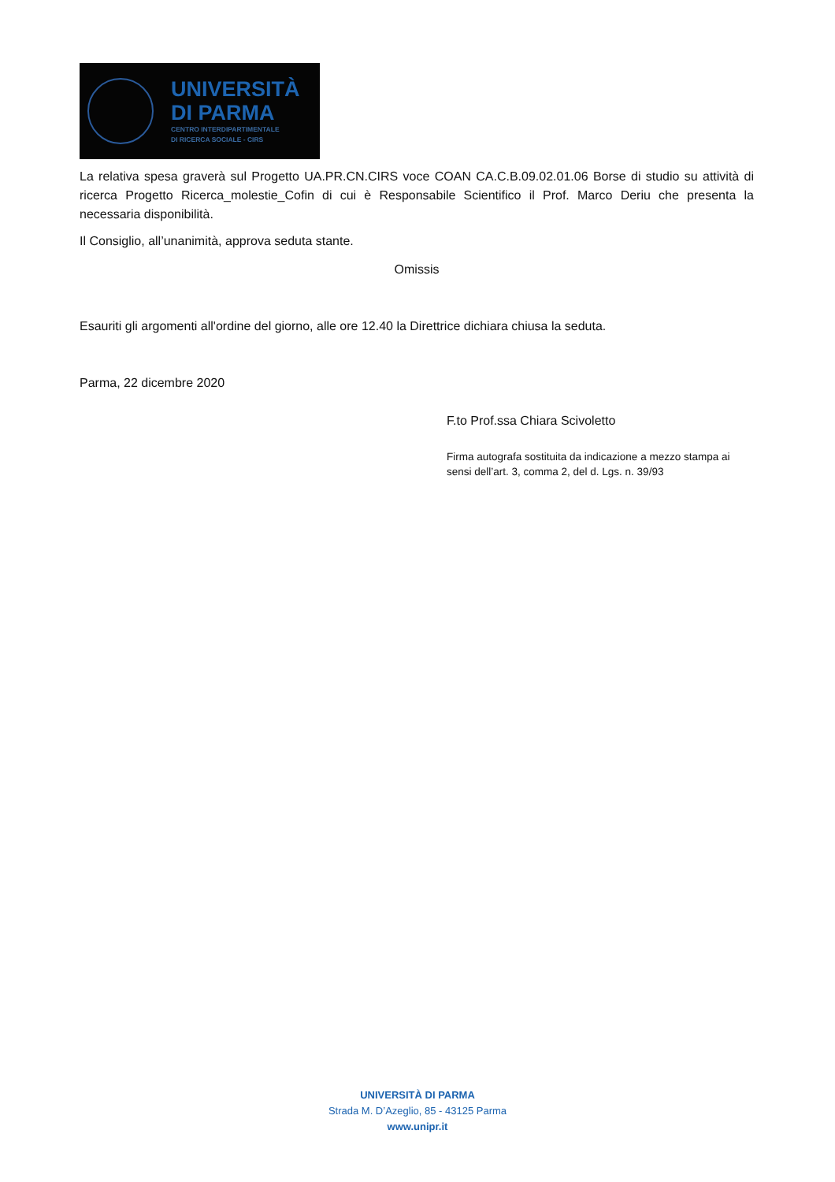UNIVERSITÀ
DI PARMA
CENTRO INTERDIPARTIMENTALE
DI RICERCA SOCIALE - CIRS
La relativa spesa graverà sul Progetto UA.PR.CN.CIRS voce COAN CA.C.B.09.02.01.06 Borse di studio su attività di ricerca Progetto Ricerca_molestie_Cofin di cui è Responsabile Scientifico il Prof. Marco Deriu che presenta la necessaria disponibilità.
Il Consiglio, all’unanimità, approva seduta stante.
Omissis
Esauriti gli argomenti all'ordine del giorno, alle ore 12.40 la Direttrice dichiara chiusa la seduta.
Parma, 22 dicembre 2020
F.to Prof.ssa Chiara Scivoletto
Firma autografa sostituita da indicazione a mezzo stampa ai sensi dell’art. 3, comma 2, del d. Lgs. n. 39/93
UNIVERSITÀ DI PARMA
Strada M. D’Azeglio, 85 - 43125 Parma
www.unipr.it